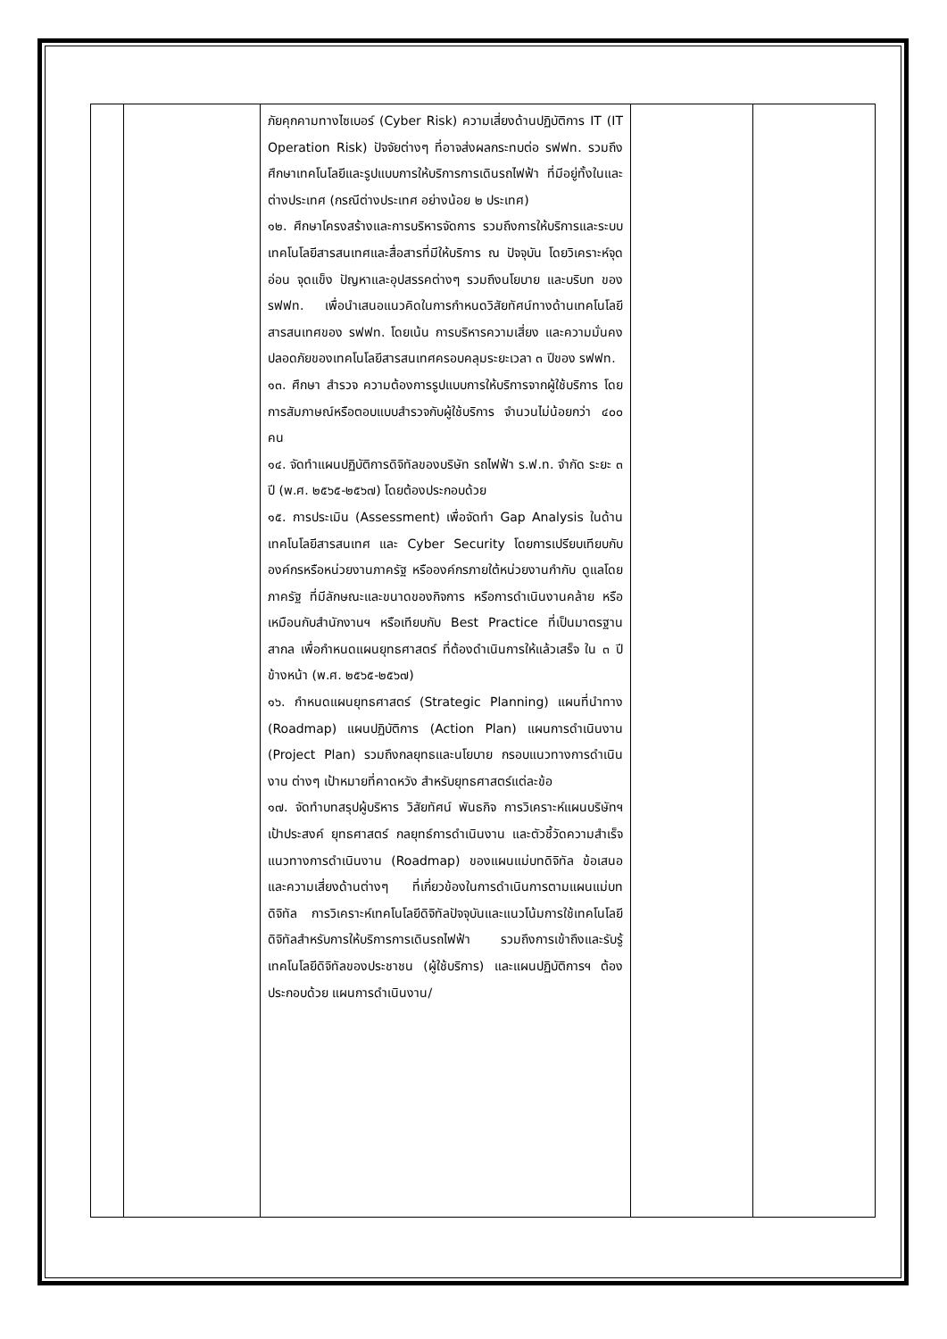| | | ภัยคุกคามทางไซเบอร์ (Cyber Risk) ความเสี่ยงด้านปฏิบัติการ IT (IT Operation Risk) ปัจจัยต่างๆ ที่อาจส่งผลกระทบต่อ รฟฟท. รวมถึงศึกษาเทคโนโลยีและรูปแบบการให้บริการการเดินรถไฟฟ้า ที่มีอยู่ทั้งในและต่างประเทศ (กรณีต่างประเทศ อย่างน้อย ๒ ประเทศ) ๑๒. ศึกษาโครงสร้างและการบริหารจัดการ รวมถึงการให้บริการและระบบเทคโนโลยีสารสนเทศและสื่อสารที่มีให้บริการ ณ ปัจจุบัน โดยวิเคราะห์จุดอ่อน จุดแข็ง ปัญหาและอุปสรรคต่างๆ รวมถึงนโยบาย และบริบท ของ รฟฟท. เพื่อนำเสนอแนวคิดในการกำหนดวิสัยทัศน์ทางด้านเทคโนโลยีสารสนเทศของ รฟฟท. โดยเน้น การบริหารความเสี่ยง และความมั่นคงปลอดภัยของเทคโนโลยีสารสนเทศครอบคลุมระยะเวลา ๓ ปีของ รฟฟท. ๑๓. ศึกษา สำรวจ ความต้องการรูปแบบการให้บริการจากผู้ใช้บริการ โดยการสัมภาษณ์หรือตอบแบบสำรวจกับผู้ใช้บริการ จำนวนไม่น้อยกว่า ๔๐๐ คน ๑๔. จัดทำแผนปฏิบัติการดิจิทัลของบริษัท รถไฟฟ้า ร.ฟ.ท. จำกัด ระยะ ๓ ปี (พ.ศ. ๒๕๖๕-๒๕๖๗) โดยต้องประกอบด้วย ๑๕. การประเมิน (Assessment) เพื่อจัดทำ Gap Analysis ในด้านเทคโนโลยีสารสนเทศ และ Cyber Security โดยการเปรียบเทียบกับองค์กรหรือหน่วยงานภาครัฐ หรือองค์กรภายใต้หน่วยงานกำกับ ดูแลโดยภาครัฐ ที่มีลักษณะและขนาดของกิจการ หรือการดำเนินงานคล้าย หรือเหมือนกับสำนักงานฯ หรือเทียบกับ Best Practice ที่เป็นมาตรฐานสากล เพื่อกำหนดแผนยุทธศาสตร์ ที่ต้องดำเนินการให้แล้วเสร็จ ใน ๓ ปี ข้างหน้า (พ.ศ. ๒๕๖๕-๒๕๖๗) ๑๖. กำหนดแผนยุทธศาสตร์ (Strategic Planning) แผนที่นำทาง (Roadmap) แผนปฏิบัติการ (Action Plan) แผนการดำเนินงาน (Project Plan) รวมถึงกลยุทธและนโยบาย กรอบแนวทางการดำเนินงาน ต่างๆ เป้าหมายที่คาดหวัง สำหรับยุทธศาสตร์แต่ละข้อ ๑๗. จัดทำบทสรุปผู้บริหาร วิสัยทัศน์ พันธกิจ การวิเคราะห์แผนบริษัทฯ เป้าประสงค์ ยุทธศาสตร์ กลยุทธ์การดำเนินงาน และตัวชี้วัดความสำเร็จ แนวทางการดำเนินงาน (Roadmap) ของแผนแม่บทดิจิทัล ข้อเสนอและความเสี่ยงด้านต่างๆ ที่เกี่ยวข้องในการดำเนินการตามแผนแม่บทดิจิทัล การวิเคราะห์เทคโนโลยีดิจิทัลปัจจุบันและแนวโน้มการใช้เทคโนโลยีดิจิทัลสำหรับการให้บริการการเดินรถไฟฟ้า รวมถึงการเข้าถึงและรับรู้เทคโนโลยีดิจิทัลของประชาชน (ผู้ใช้บริการ) และแผนปฏิบัติการฯ ต้องประกอบด้วย แผนการดำเนินงาน/ | | |